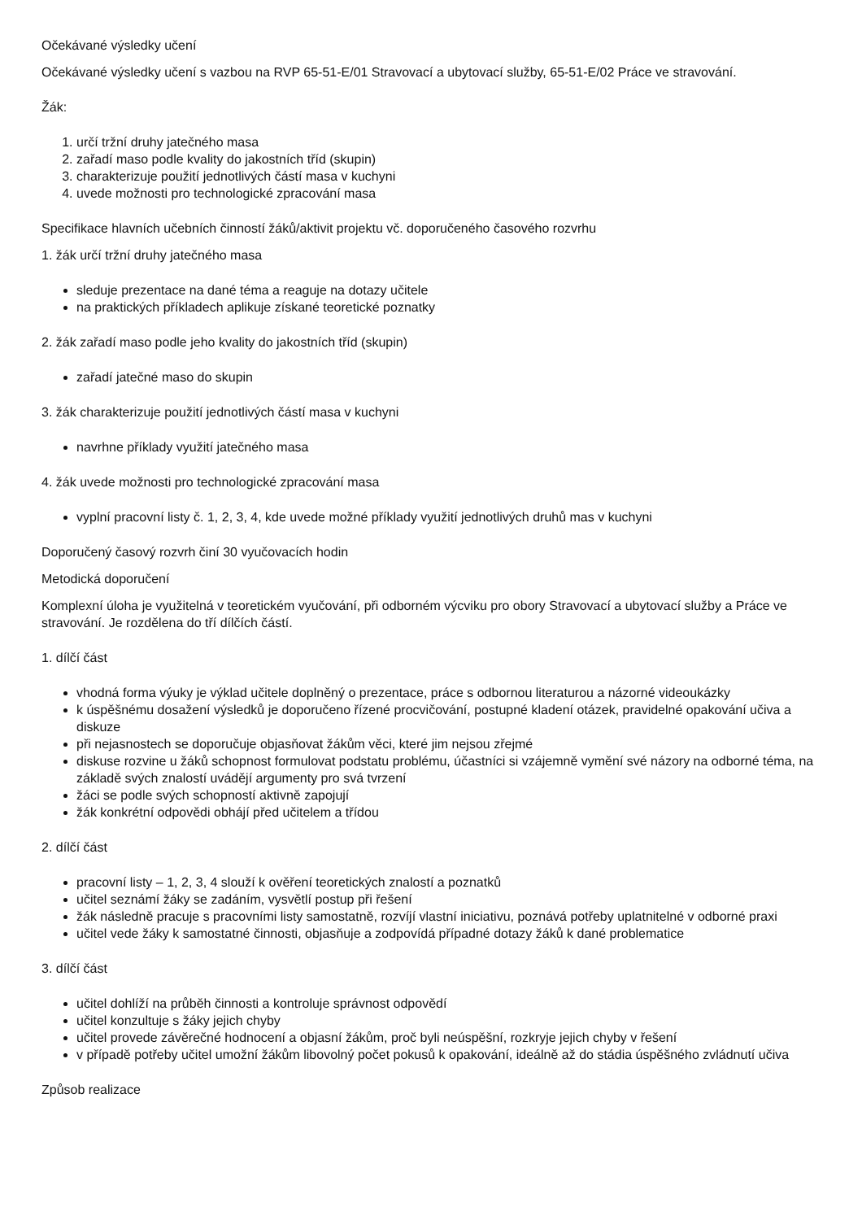Očekávané výsledky učení
Očekávané výsledky učení s vazbou na RVP 65-51-E/01 Stravovací a ubytovací služby, 65-51-E/02 Práce ve stravování.
Žák:
1. určí tržní druhy jatečného masa
2. zařadí maso podle kvality do jakostních tříd (skupin)
3. charakterizuje použití jednotlivých částí masa v kuchyni
4. uvede možnosti pro technologické zpracování masa
Specifikace hlavních učebních činností žáků/aktivit projektu vč. doporučeného časového rozvrhu
1. žák určí tržní druhy jatečného masa
sleduje prezentace na dané téma a reaguje na dotazy učitele
na praktických příkladech aplikuje získané teoretické poznatky
2. žák zařadí maso podle jeho kvality do jakostních tříd (skupin)
zařadí jatečné maso do skupin
3. žák charakterizuje použití jednotlivých částí masa v kuchyni
navrhne příklady využití jatečného masa
4. žák uvede možnosti pro technologické zpracování masa
vyplní pracovní listy č. 1, 2, 3, 4, kde uvede možné příklady využití jednotlivých druhů mas v kuchyni
Doporučený časový rozvrh činí 30 vyučovacích hodin
Metodická doporučení
Komplexní úloha je využitelná v teoretickém vyučování, při odborném výcviku pro obory Stravovací a ubytovací služby a Práce ve stravování. Je rozdělena do tří dílčích částí.
1. dílčí část
vhodná forma výuky je výklad učitele doplněný o prezentace, práce s odbornou literaturou a názorné videoukázky
k úspěšnému dosažení výsledků je doporučeno řízené procvičování, postupné kladení otázek, pravidelné opakování učiva a diskuze
při nejasnostech se doporučuje objasňovat žákům věci, které jim nejsou zřejmé
diskuse rozvine u žáků schopnost formulovat podstatu problému, účastníci si vzájemně vymění své názory na odborné téma, na základě svých znalostí uvádějí argumenty pro svá tvrzení
žáci se podle svých schopností aktivně zapojují
žák konkrétní odpovědi obhájí před učitelem a třídou
2. dílčí část
pracovní listy – 1, 2, 3, 4 slouží k ověření teoretických znalostí a poznatků
učitel seznámí žáky se zadáním, vysvětlí postup při řešení
žák následně pracuje s pracovními listy samostatně, rozvíjí vlastní iniciativu, poznává potřeby uplatnitelné v odborné praxi
učitel vede žáky k samostatné činnosti, objasňuje a zodpovídá případné dotazy žáků k dané problematice
3. dílčí část
učitel dohlíží na průběh činnosti a kontroluje správnost odpovědí
učitel konzultuje s žáky jejich chyby
učitel provede závěrečné hodnocení a objasní žákům, proč byli neúspěšní, rozkryje jejich chyby v řešení
v případě potřeby učitel umožní žákům libovolný počet pokusů k opakování, ideálně až do stádia úspěšného zvládnutí učiva
Způsob realizace